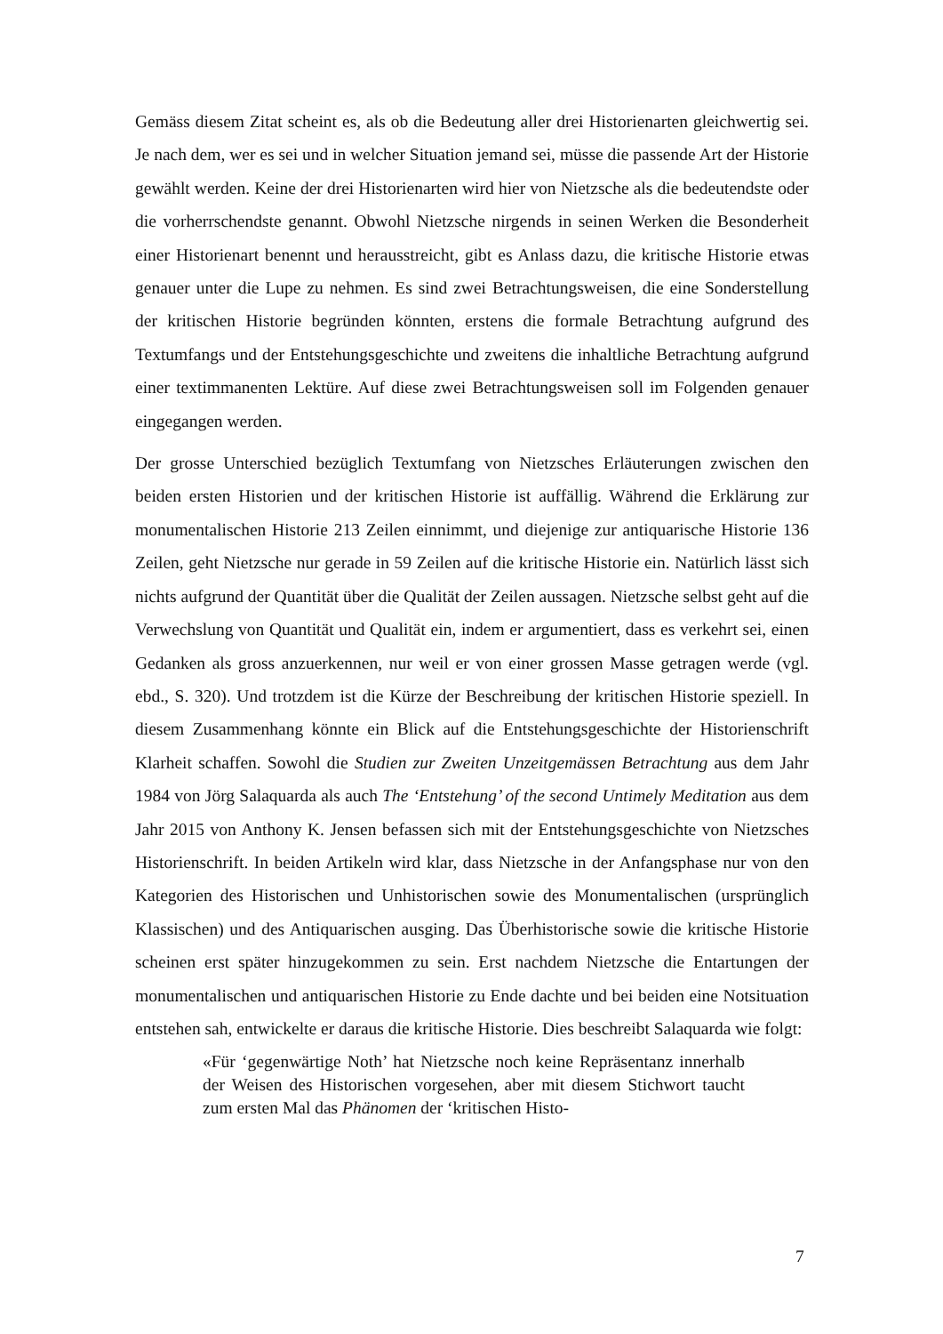Gemäss diesem Zitat scheint es, als ob die Bedeutung aller drei Historienarten gleichwertig sei. Je nach dem, wer es sei und in welcher Situation jemand sei, müsse die passende Art der Historie gewählt werden. Keine der drei Historienarten wird hier von Nietzsche als die bedeutendste oder die vorherrschendste genannt. Obwohl Nietzsche nirgends in seinen Werken die Besonderheit einer Historienart benennt und herausstreicht, gibt es Anlass dazu, die kritische Historie etwas genauer unter die Lupe zu nehmen. Es sind zwei Betrachtungsweisen, die eine Sonderstellung der kritischen Historie begründen könnten, erstens die formale Betrachtung aufgrund des Textumfangs und der Entstehungsgeschichte und zweitens die inhaltliche Betrachtung aufgrund einer textimmanenten Lektüre. Auf diese zwei Betrachtungsweisen soll im Folgenden genauer eingegangen werden.
Der grosse Unterschied bezüglich Textumfang von Nietzsches Erläuterungen zwischen den beiden ersten Historien und der kritischen Historie ist auffällig. Während die Erklärung zur monumentalischen Historie 213 Zeilen einnimmt, und diejenige zur antiquarische Historie 136 Zeilen, geht Nietzsche nur gerade in 59 Zeilen auf die kritische Historie ein. Natürlich lässt sich nichts aufgrund der Quantität über die Qualität der Zeilen aussagen. Nietzsche selbst geht auf die Verwechslung von Quantität und Qualität ein, indem er argumentiert, dass es verkehrt sei, einen Gedanken als gross anzuerkennen, nur weil er von einer grossen Masse getragen werde (vgl. ebd., S. 320). Und trotzdem ist die Kürze der Beschreibung der kritischen Historie speziell. In diesem Zusammenhang könnte ein Blick auf die Entstehungsgeschichte der Historienschrift Klarheit schaffen. Sowohl die Studien zur Zweiten Unzeitgemässen Betrachtung aus dem Jahr 1984 von Jörg Salaquarda als auch The ‘Entstehung’ of the second Untimely Meditation aus dem Jahr 2015 von Anthony K. Jensen befassen sich mit der Entstehungsgeschichte von Nietzsches Historienschrift. In beiden Artikeln wird klar, dass Nietzsche in der Anfangsphase nur von den Kategorien des Historischen und Unhistorischen sowie des Monumentalischen (ursprünglich Klassischen) und des Antiquarischen ausging. Das Überhistorische sowie die kritische Historie scheinen erst später hinzugekommen zu sein. Erst nachdem Nietzsche die Entartungen der monumentalischen und antiquarischen Historie zu Ende dachte und bei beiden eine Notsituation entstehen sah, entwickelte er daraus die kritische Historie. Dies beschreibt Salaquarda wie folgt:
«Für ‘gegenwärtige Noth’ hat Nietzsche noch keine Repräsentanz innerhalb der Weisen des Historischen vorgesehen, aber mit diesem Stichwort taucht zum ersten Mal das Phänomen der ‘kritischen Histo-
7